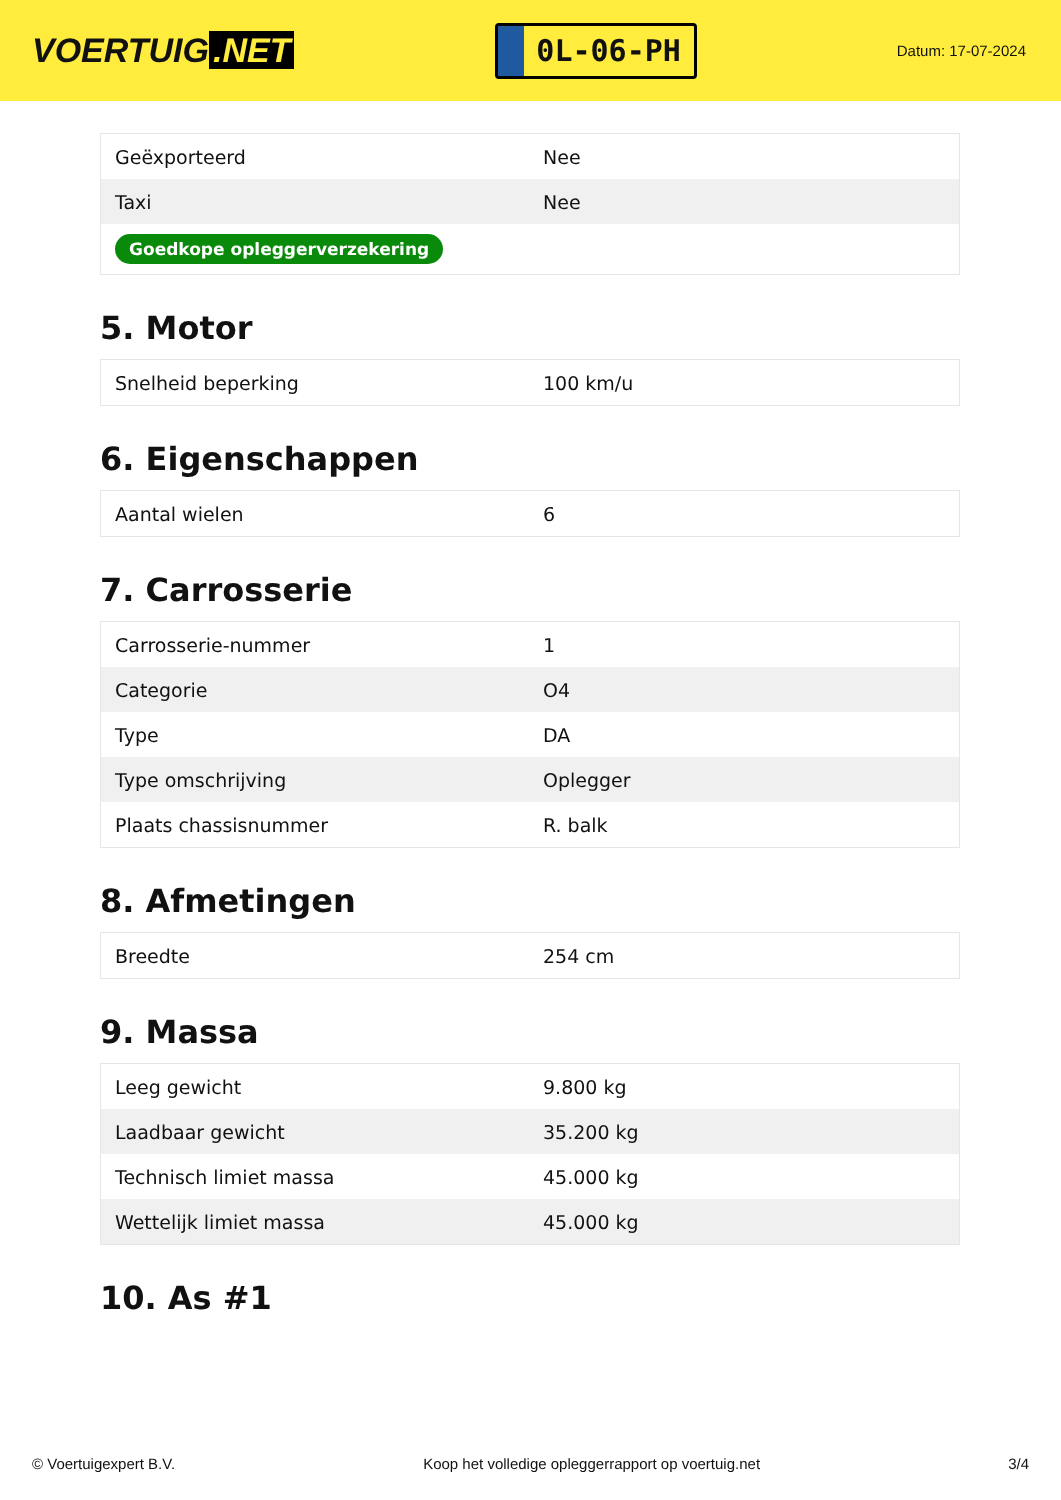VOERTUIG.NET
0L-06-PH
Datum: 17-07-2024
| Geëxporteerd | Nee |
| Taxi | Nee |
| Goedkope opleggerverzekering | |
5. Motor
| Snelheid beperking | 100 km/u |
6. Eigenschappen
| Aantal wielen | 6 |
7. Carrosserie
| Carrosserie-nummer | 1 |
| Categorie | O4 |
| Type | DA |
| Type omschrijving | Oplegger |
| Plaats chassisnummer | R. balk |
8. Afmetingen
| Breedte | 254 cm |
9. Massa
| Leeg gewicht | 9.800 kg |
| Laadbaar gewicht | 35.200 kg |
| Technisch limiet massa | 45.000 kg |
| Wettelijk limiet massa | 45.000 kg |
10. As #1
© Voertuigexpert B.V. Koop het volledige opleggerrapport op voertuig.net 3/4